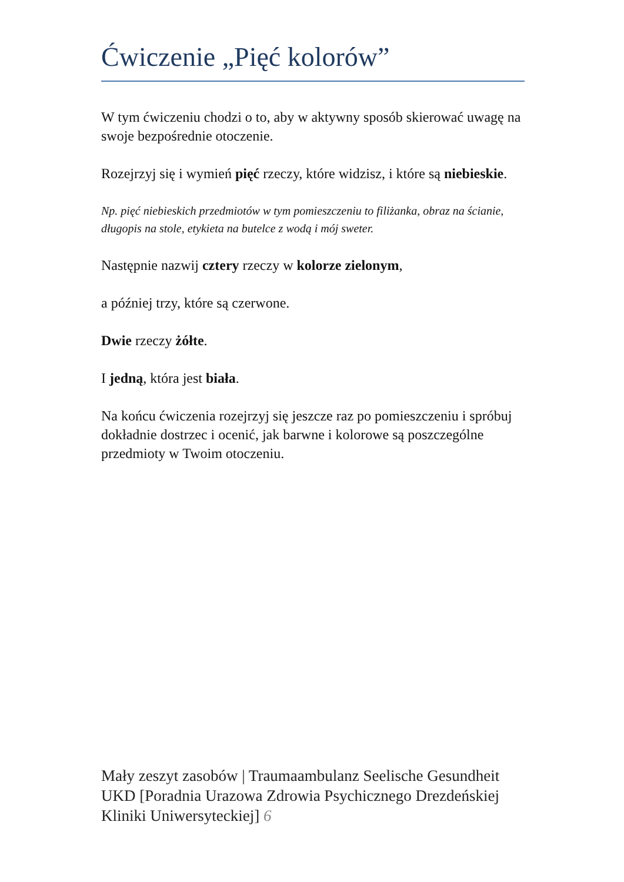Ćwiczenie „Pięć kolorów”
W tym ćwiczeniu chodzi o to, aby w aktywny sposób skierować uwagę na swoje bezpośrednie otoczenie.
Rozejrzyj się i wymień pięć rzeczy, które widzisz, i które są niebieskie.
Np. pięć niebieskich przedmiotów w tym pomieszczeniu to filiżanka, obraz na ścianie, długopis na stole, etykieta na butelce z wodą i mój sweter.
Następnie nazwij cztery rzeczy w kolorze zielonym,
a później trzy, które są czerwone.
Dwie rzeczy żółte.
I jedną, która jest biała.
Na końcu ćwiczenia rozejrzyj się jeszcze raz po pomieszczeniu i spróbuj dokładnie dostrzec i ocenić, jak barwne i kolorowe są poszczególne przedmioty w Twoim otoczeniu.
Mały zeszyt zasobów | Traumaambulanz Seelische Gesundheit UKD [Poradnia Urazowa Zdrowia Psychicznego Drezdeńskiej Kliniki Uniwersyteckiej] 6